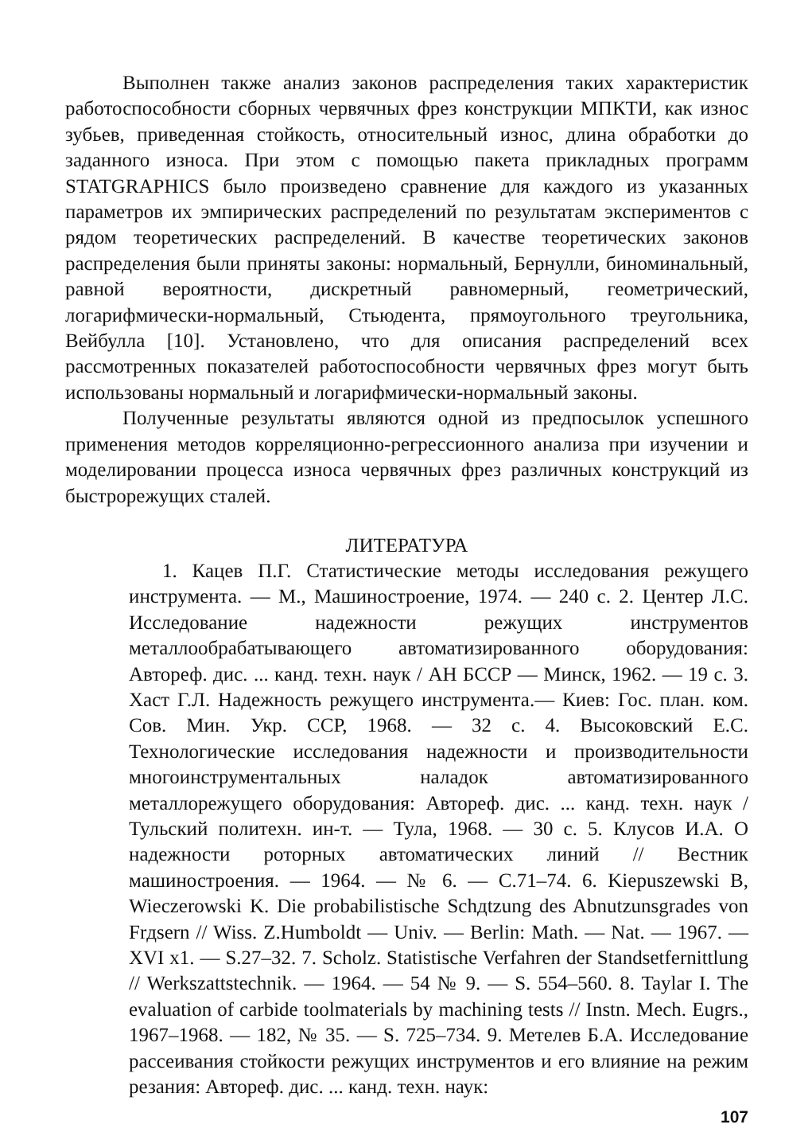Выполнен также анализ законов распределения таких характеристик работоспособности сборных червячных фрез конструкции МПКТИ, как износ зубьев, приведенная стойкость, относительный износ, длина обработки до заданного износа. При этом с помощью пакета прикладных программ STATGRAPHICS было произведено сравнение для каждого из указанных параметров их эмпирических распределений по результатам экспериментов с рядом теоретических распределений. В качестве теоретических законов распределения были приняты законы: нормальный, Бернулли, биноминальный, равной вероятности, дискретный равномерный, геометрический, логарифмически-нормальный, Стьюдента, прямоугольного треугольника, Вейбулла [10]. Установлено, что для описания распределений всех рассмотренных показателей работоспособности червячных фрез могут быть использованы нормальный и логарифмически-нормальный законы.
Полученные результаты являются одной из предпосылок успешного применения методов корреляционно-регрессионного анализа при изучении и моделировании процесса износа червячных фрез различных конструкций из быстрорежущих сталей.
ЛИТЕРАТУРА
1. Кацев П.Г. Статистические методы исследования режущего инструмента. — М., Машиностроение, 1974. — 240 с. 2. Центер Л.С. Исследование надежности режущих инструментов металлообрабатывающего автоматизированного оборудования: Автореф. дис. ... канд. техн. наук / АН БССР — Минск, 1962. — 19 с. 3. Хаст Г.Л. Надежность режущего инструмента.— Киев: Гос. план. ком. Сов. Мин. Укр. ССР, 1968. — 32 с. 4. Высоковский Е.С. Технологические исследования надежности и производительности многоинструментальных наладок автоматизированного металлорежущего оборудования: Автореф. дис. ... канд. техн. наук / Тульский политехн. ин-т. — Тула, 1968. — 30 с. 5. Клусов И.А. О надежности роторных автоматических линий // Вестник машиностроения. — 1964. — № 6. — С.71–74. 6. Kiepuszewski B, Wieczerowski K. Die probabilistische Schдtzung des Abnutzunsgrades von Frдsern // Wiss. Z.Humboldt — Univ. — Berlin: Math. — Nat. — 1967. — XVI x1. — S.27–32. 7. Scholz. Statistische Verfahren der Standsetfernittlung // Werkszattstechnik. — 1964. — 54 № 9. — S. 554–560. 8. Taylar I. The evaluation of carbide toolmaterials by machining tests // Instn. Mech. Eugrs., 1967–1968. — 182, № 35. — S. 725–734. 9. Метелев Б.А. Исследование рассеивания стойкости режущих инструментов и его влияние на режим резания: Автореф. дис. ... канд. техн. наук:
107